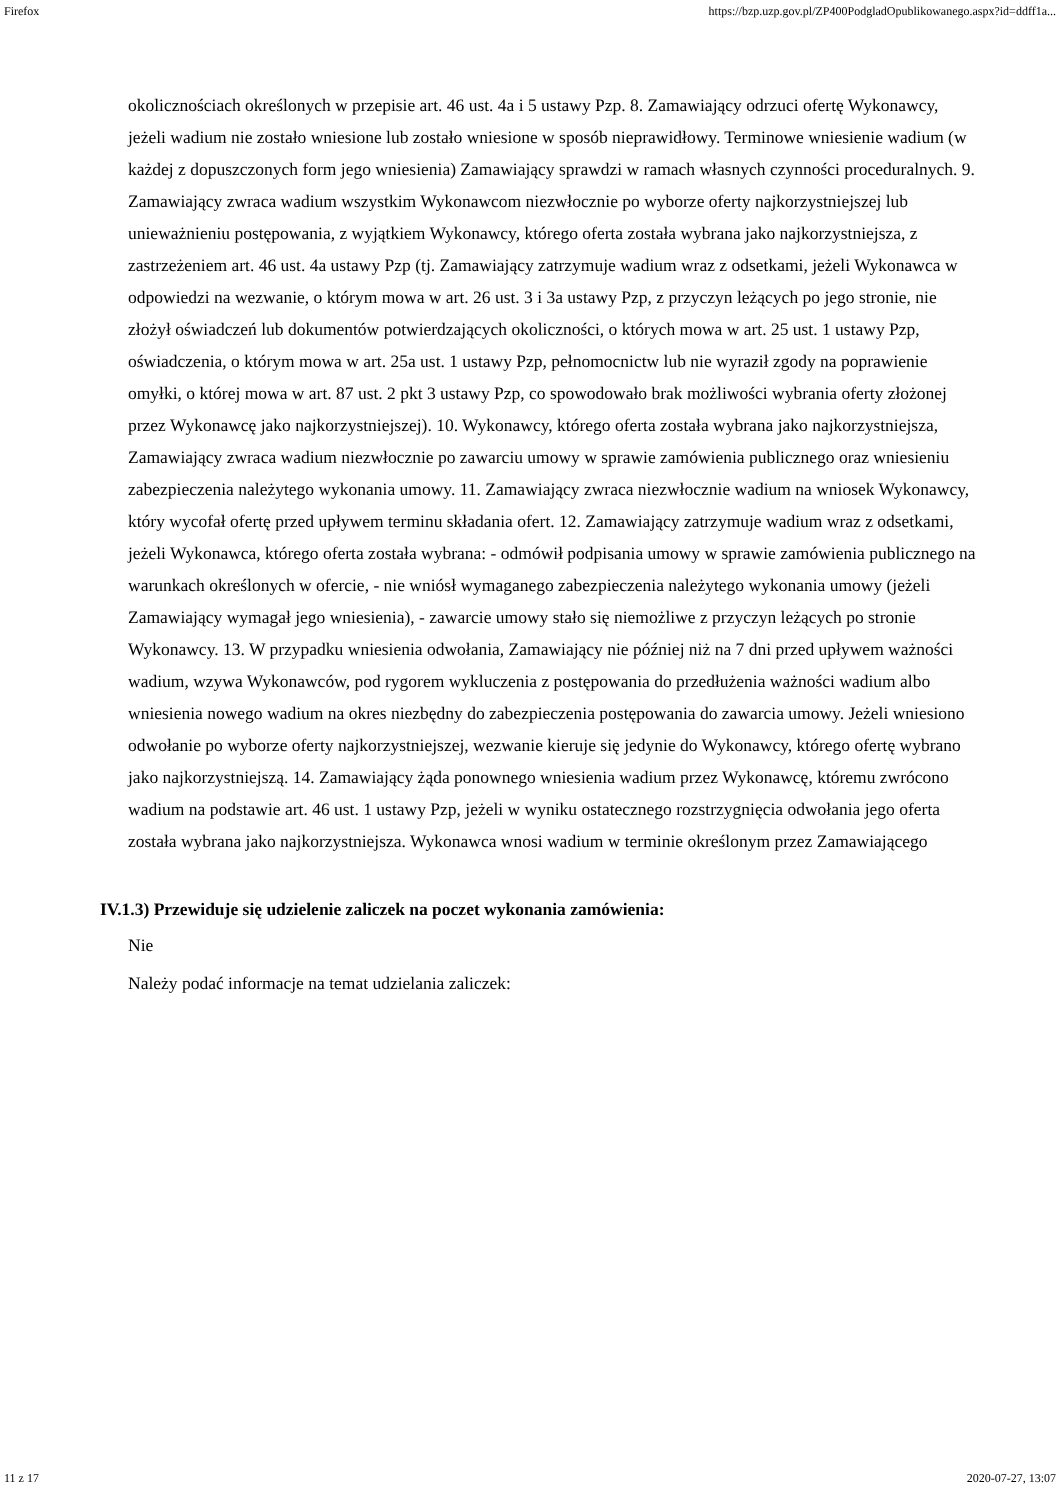Firefox https://bzp.uzp.gov.pl/ZP400PodgladOpublikowanego.aspx?id=ddff1a...
okolicznościach określonych w przepisie art. 46 ust. 4a i 5 ustawy Pzp. 8. Zamawiający odrzuci ofertę Wykonawcy, jeżeli wadium nie zostało wniesione lub zostało wniesione w sposób nieprawidłowy. Terminowe wniesienie wadium (w każdej z dopuszczonych form jego wniesienia) Zamawiający sprawdzi w ramach własnych czynności proceduralnych. 9. Zamawiający zwraca wadium wszystkim Wykonawcom niezwłocznie po wyborze oferty najkorzystniejszej lub unieważnieniu postępowania, z wyjątkiem Wykonawcy, którego oferta została wybrana jako najkorzystniejsza, z zastrzeżeniem art. 46 ust. 4a ustawy Pzp (tj. Zamawiający zatrzymuje wadium wraz z odsetkami, jeżeli Wykonawca w odpowiedzi na wezwanie, o którym mowa w art. 26 ust. 3 i 3a ustawy Pzp, z przyczyn leżących po jego stronie, nie złożył oświadczeń lub dokumentów potwierdzających okoliczności, o których mowa w art. 25 ust. 1 ustawy Pzp, oświadczenia, o którym mowa w art. 25a ust. 1 ustawy Pzp, pełnomocnictw lub nie wyraził zgody na poprawienie omyłki, o której mowa w art. 87 ust. 2 pkt 3 ustawy Pzp, co spowodowało brak możliwości wybrania oferty złożonej przez Wykonawcę jako najkorzystniejszej). 10. Wykonawcy, którego oferta została wybrana jako najkorzystniejsza, Zamawiający zwraca wadium niezwłocznie po zawarciu umowy w sprawie zamówienia publicznego oraz wniesieniu zabezpieczenia należytego wykonania umowy. 11. Zamawiający zwraca niezwłocznie wadium na wniosek Wykonawcy, który wycofał ofertę przed upływem terminu składania ofert. 12. Zamawiający zatrzymuje wadium wraz z odsetkami, jeżeli Wykonawca, którego oferta została wybrana: - odmówił podpisania umowy w sprawie zamówienia publicznego na warunkach określonych w ofercie, - nie wniósł wymaganego zabezpieczenia należytego wykonania umowy (jeżeli Zamawiający wymagał jego wniesienia), - zawarcie umowy stało się niemożliwe z przyczyn leżących po stronie Wykonawcy. 13. W przypadku wniesienia odwołania, Zamawiający nie później niż na 7 dni przed upływem ważności wadium, wzywa Wykonawców, pod rygorem wykluczenia z postępowania do przedłużenia ważności wadium albo wniesienia nowego wadium na okres niezbędny do zabezpieczenia postępowania do zawarcia umowy. Jeżeli wniesiono odwołanie po wyborze oferty najkorzystniejszej, wezwanie kieruje się jedynie do Wykonawcy, którego ofertę wybrano jako najkorzystniejszą. 14. Zamawiający żąda ponownego wniesienia wadium przez Wykonawcę, któremu zwrócono wadium na podstawie art. 46 ust. 1 ustawy Pzp, jeżeli w wyniku ostatecznego rozstrzygnięcia odwołania jego oferta została wybrana jako najkorzystniejsza. Wykonawca wnosi wadium w terminie określonym przez Zamawiającego
IV.1.3) Przewiduje się udzielenie zaliczek na poczet wykonania zamówienia:
Nie
Należy podać informacje na temat udzielania zaliczek:
11 z 17 2020-07-27, 13:07